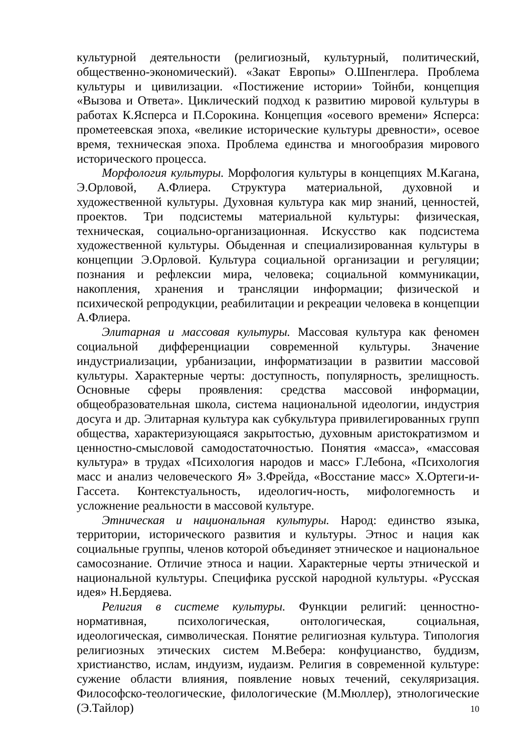культурной деятельности (религиозный, культурный, политический, общественно-экономический). «Закат Европы» О.Шпенглера. Проблема культуры и цивилизации. «Постижение истории» Тойнби, концепция «Вызова и Ответа». Циклический подход к развитию мировой культуры в работах К.Ясперса и П.Сорокина. Концепция «осевого времени» Ясперса: прометеевская эпоха, «великие исторические культуры древности», осевое время, техническая эпоха. Проблема единства и многообразия мирового исторического процесса.
Морфология культуры. Морфология культуры в концепциях М.Кагана, Э.Орловой, А.Флиера. Структура материальной, духовной и художественной культуры. Духовная культура как мир знаний, ценностей, проектов. Три подсистемы материальной культуры: физическая, техническая, социально-организационная. Искусство как подсистема художественной культуры. Обыденная и специализированная культуры в концепции Э.Орловой. Культура социальной организации и регуляции; познания и рефлексии мира, человека; социальной коммуникации, накопления, хранения и трансляции информации; физической и психической репродукции, реабилитации и рекреации человека в концепции А.Флиера.
Элитарная и массовая культуры. Массовая культура как феномен социальной дифференциации современной культуры. Значение индустриализации, урбанизации, информатизации в развитии массовой культуры. Характерные черты: доступность, популярность, зрелищность. Основные сферы проявления: средства массовой информации, общеобразовательная школа, система национальной идеологии, индустрия досуга и др. Элитарная культура как субкультура привилегированных групп общества, характеризующаяся закрытостью, духовным аристократизмом и ценностно-смысловой самодостаточностью. Понятия «масса», «массовая культура» в трудах «Психология народов и масс» Г.Лебона, «Психология масс и анализ человеческого Я» З.Фрейда, «Восстание масс» Х.Ортеги-и-Гассета. Контекстуальность, идеологич-ность, мифологемность и усложнение реальности в массовой культуре.
Этническая и национальная культуры. Народ: единство языка, территории, исторического развития и культуры. Этнос и нация как социальные группы, членов которой объединяет этническое и национальное самосознание. Отличие этноса и нации. Характерные черты этнической и национальной культуры. Специфика русской народной культуры. «Русская идея» Н.Бердяева.
Религия в системе культуры. Функции религий: ценностно-нормативная, психологическая, онтологическая, социальная, идеологическая, символическая. Понятие религиозная культура. Типология религиозных этических систем М.Вебера: конфуцианство, буддизм, христианство, ислам, индуизм, иудаизм. Религия в современной культуре: сужение области влияния, появление новых течений, секуляризация. Философско-теологические, филологические (М.Мюллер), этнологические (Э.Тайлор)
10